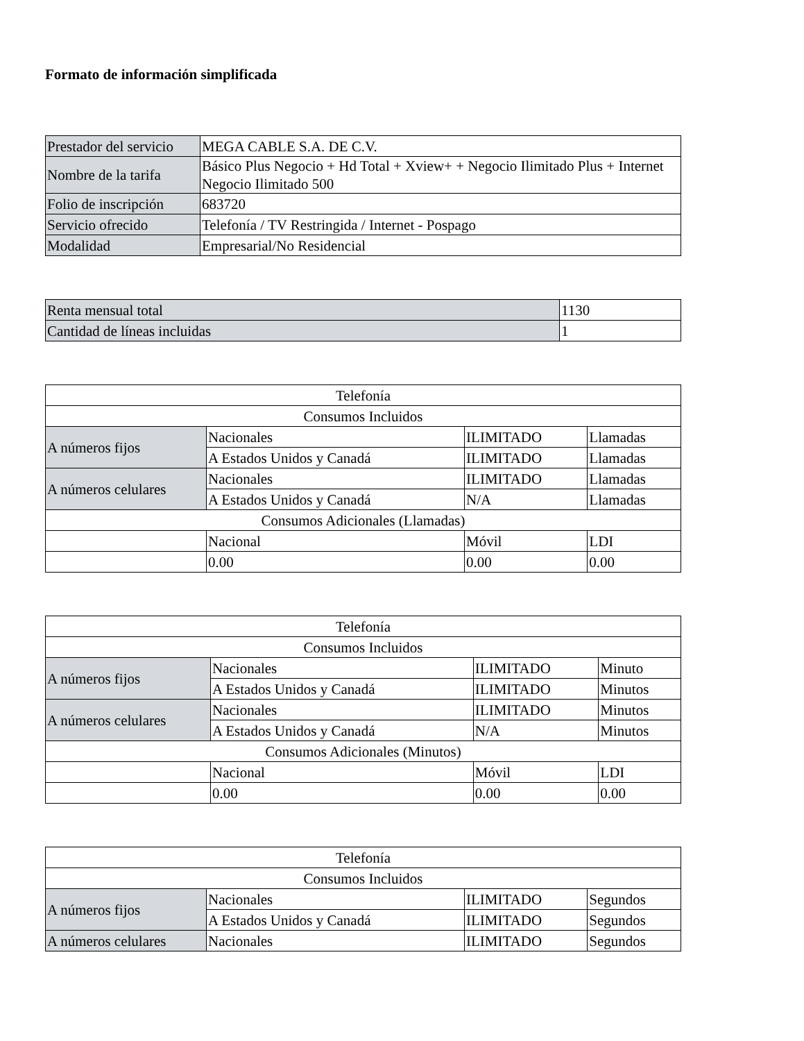Formato de información simplificada
| Prestador del servicio | MEGA CABLE S.A. DE C.V. |
| Nombre de la tarifa | Básico Plus Negocio + Hd Total + Xview+ + Negocio Ilimitado Plus + Internet Negocio Ilimitado 500 |
| Folio de inscripción | 683720 |
| Servicio ofrecido | Telefonía / TV Restringida / Internet - Pospago |
| Modalidad | Empresarial/No Residencial |
| Renta mensual total | 1130 |
| Cantidad de líneas incluidas | 1 |
| Telefonía | | | |
| Consumos Incluidos | | | |
| A números fijos | Nacionales | ILIMITADO | Llamadas |
| | A Estados Unidos y Canadá | ILIMITADO | Llamadas |
| A números celulares | Nacionales | ILIMITADO | Llamadas |
| | A Estados Unidos y Canadá | N/A | Llamadas |
| Consumos Adicionales (Llamadas) | | | |
| | Nacional | Móvil | LDI |
| | 0.00 | 0.00 | 0.00 |
| Telefonía | | | |
| Consumos Incluidos | | | |
| A números fijos | Nacionales | ILIMITADO | Minuto |
| | A Estados Unidos y Canadá | ILIMITADO | Minutos |
| A números celulares | Nacionales | ILIMITADO | Minutos |
| | A Estados Unidos y Canadá | N/A | Minutos |
| Consumos Adicionales (Minutos) | | | |
| | Nacional | Móvil | LDI |
| | 0.00 | 0.00 | 0.00 |
| Telefonía | | | |
| Consumos Incluidos | | | |
| A números fijos | Nacionales | ILIMITADO | Segundos |
| | A Estados Unidos y Canadá | ILIMITADO | Segundos |
| A números celulares | Nacionales | ILIMITADO | Segundos |